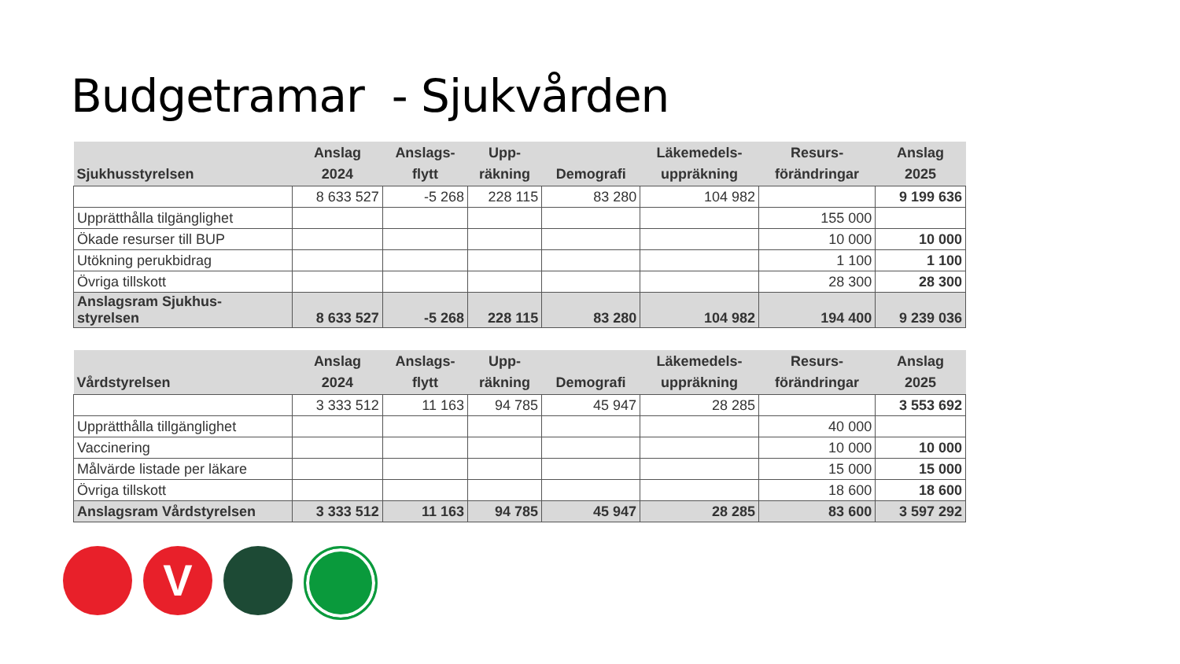Budgetramar - Sjukvården
| Sjukhusstyrelsen | Anslag 2024 | Anslags- flytt | Upp- räkning | Demografi | Läkemedels- uppräkning | Resurs- förändringar | Anslag 2025 |
| --- | --- | --- | --- | --- | --- | --- | --- |
| | 8 633 527 | -5 268 | 228 115 | 83 280 | 104 982 | | 9 199 636 |
| Upprätthålla tilgänglighet | | | | | | 155 000 | |
| Ökade resurser till BUP | | | | | | 10 000 | 10 000 |
| Utökning perukbidrag | | | | | | 1 100 | 1 100 |
| Övriga tillskott | | | | | | 28 300 | 28 300 |
| Anslagsram Sjukhus- styrelsen | 8 633 527 | -5 268 | 228 115 | 83 280 | 104 982 | 194 400 | 9 239 036 |
| Vårdstyrelsen | Anslag 2024 | Anslags- flytt | Upp- räkning | Demografi | Läkemedels- uppräkning | Resurs- förändringar | Anslag 2025 |
| --- | --- | --- | --- | --- | --- | --- | --- |
| | 3 333 512 | 11 163 | 94 785 | 45 947 | 28 285 | | 3 553 692 |
| Upprätthålla tillgänglighet | | | | | | 40 000 | |
| Vaccinering | | | | | | 10 000 | 10 000 |
| Målvärde listade per läkare | | | | | | 15 000 | 15 000 |
| Övriga tillskott | | | | | | 18 600 | 18 600 |
| Anslagsram Vårdstyrelsen | 3 333 512 | 11 163 | 94 785 | 45 947 | 28 285 | 83 600 | 3 597 292 |
V